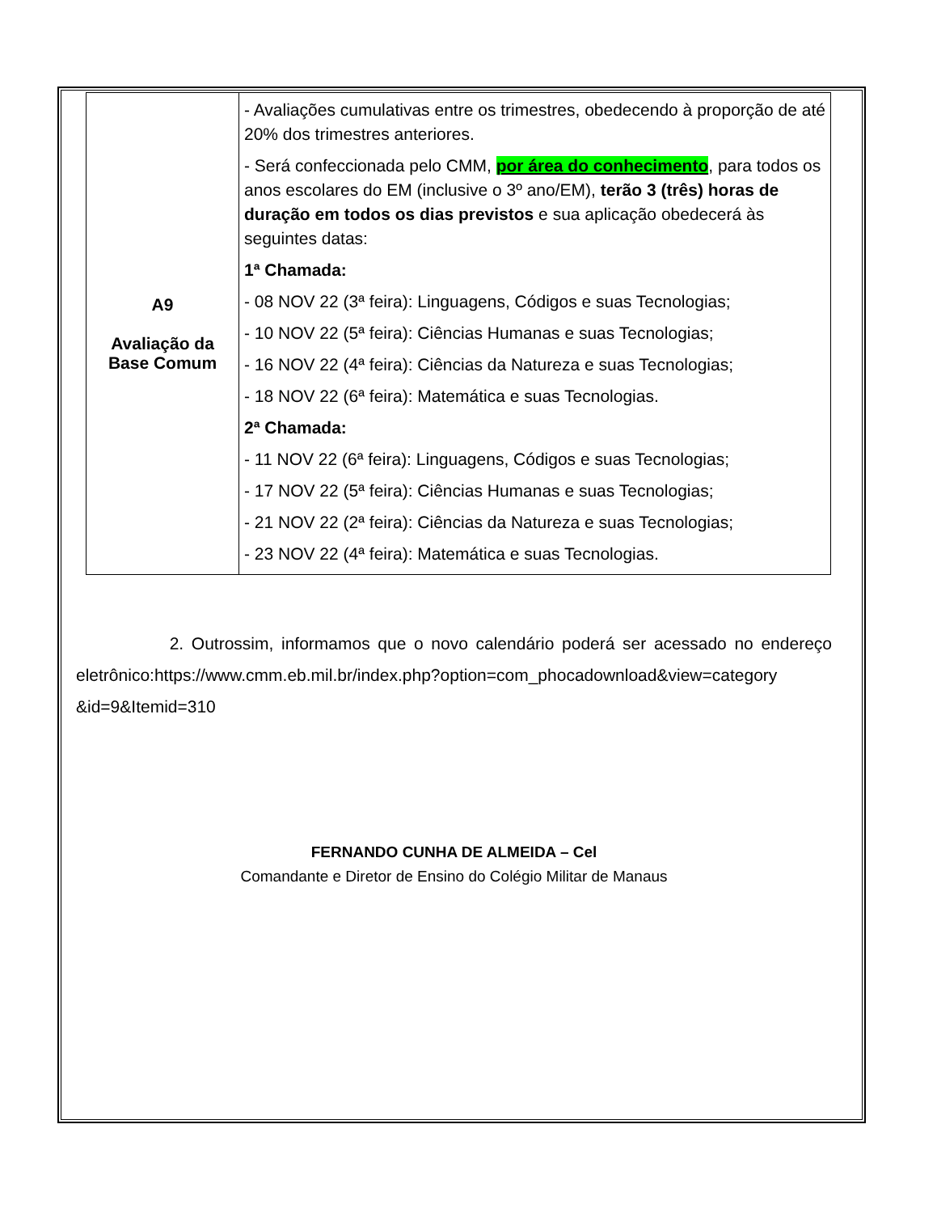| A9 Avaliação da Base Comum | - Avaliações cumulativas entre os trimestres, obedecendo à proporção de até 20% dos trimestres anteriores. - Será confeccionada pelo CMM, por área do conhecimento , para todos os anos escolares do EM (inclusive o 3º ano/EM), terão 3 (três) horas de duração em todos os dias previstos e sua aplicação obedecerá às seguintes datas: 1ª Chamada: - 08 NOV 22 (3ª feira): Linguagens, Códigos e suas Tecnologias; - 10 NOV 22 (5ª feira): Ciências Humanas e suas Tecnologias; - 16 NOV 22 (4ª feira): Ciências da Natureza e suas Tecnologias; - 18 NOV 22 (6ª feira): Matemática e suas Tecnologias. 2ª Chamada: - 11 NOV 22 (6ª feira): Linguagens, Códigos e suas Tecnologias; - 17 NOV 22 (5ª feira): Ciências Humanas e suas Tecnologias; - 21 NOV 22 (2ª feira): Ciências da Natureza e suas Tecnologias; - 23 NOV 22 (4ª feira): Matemática e suas Tecnologias. |
2. Outrossim, informamos que o novo calendário poderá ser acessado no endereço eletrônico:https://www.cmm.eb.mil.br/index.php?option=com_phocadownload&view=category &id=9&Itemid=310
FERNANDO CUNHA DE ALMEIDA – Cel
Comandante e Diretor de Ensino do Colégio Militar de Manaus